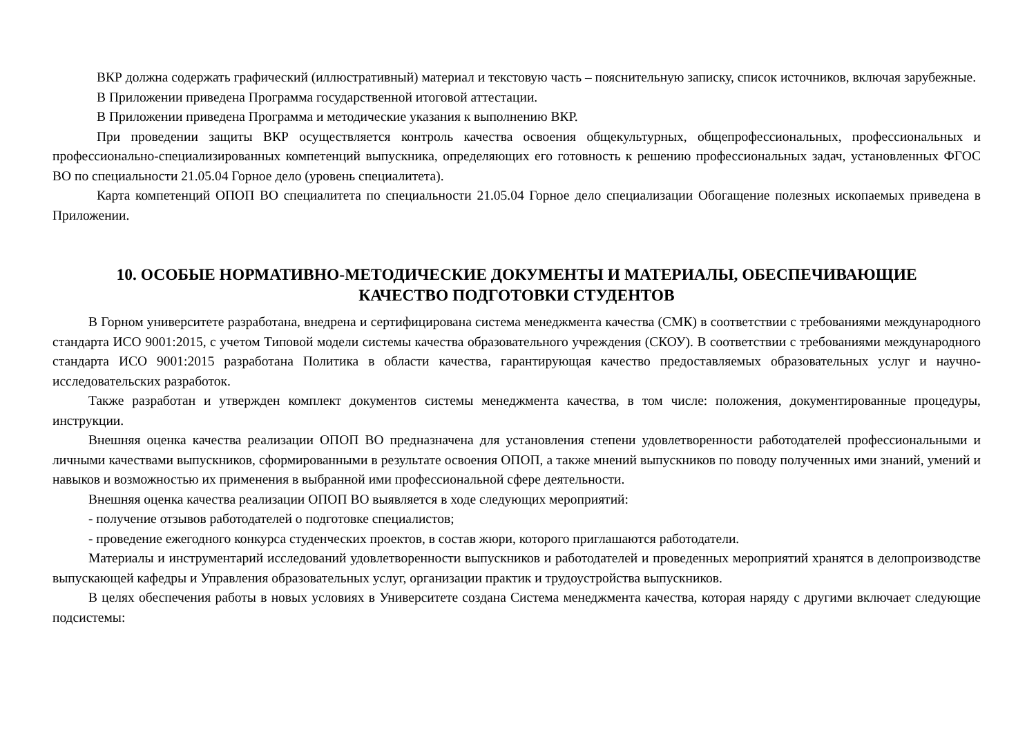ВКР должна содержать графический (иллюстративный) материал и текстовую часть – пояснительную записку, список источников, включая зарубежные.
В Приложении приведена Программа государственной итоговой аттестации.
В Приложении приведена Программа и методические указания к выполнению ВКР.
При проведении защиты ВКР осуществляется контроль качества освоения общекультурных, общепрофессиональных, профессиональных и профессионально-специализированных компетенций выпускника, определяющих его готовность к решению профессиональных задач, установленных ФГОС ВО по специальности 21.05.04 Горное дело (уровень специалитета).
Карта компетенций ОПОП ВО специалитета по специальности 21.05.04 Горное дело специализации Обогащение полезных ископаемых приведена в Приложении.
10. ОСОБЫЕ НОРМАТИВНО-МЕТОДИЧЕСКИЕ ДОКУМЕНТЫ И МАТЕРИАЛЫ, ОБЕСПЕЧИВАЮЩИЕ
КАЧЕСТВО ПОДГОТОВКИ СТУДЕНТОВ
В Горном университете разработана, внедрена и сертифицирована система менеджмента качества (СМК) в соответствии с требованиями международного стандарта ИСО 9001:2015, с учетом Типовой модели системы качества образовательного учреждения (СКОУ). В соответствии с требованиями международного стандарта ИСО 9001:2015 разработана Политика в области качества, гарантирующая качество предоставляемых образовательных услуг и научно-исследовательских разработок.
Также разработан и утвержден комплект документов системы менеджмента качества, в том числе: положения, документированные процедуры, инструкции.
Внешняя оценка качества реализации ОПОП ВО предназначена для установления степени удовлетворенности работодателей профессиональными и личными качествами выпускников, сформированными в результате освоения ОПОП, а также мнений выпускников по поводу полученных ими знаний, умений и навыков и возможностью их применения в выбранной ими профессиональной сфере деятельности.
Внешняя оценка качества реализации ОПОП ВО выявляется в ходе следующих мероприятий:
- получение отзывов работодателей о подготовке специалистов;
- проведение ежегодного конкурса студенческих проектов, в состав жюри, которого приглашаются работодатели.
Материалы и инструментарий исследований удовлетворенности выпускников и работодателей и проведенных мероприятий хранятся в делопроизводстве выпускающей кафедры и Управления образовательных услуг, организации практик и трудоустройства выпускников.
В целях обеспечения работы в новых условиях в Университете создана Система менеджмента качества, которая наряду с другими включает следующие подсистемы: